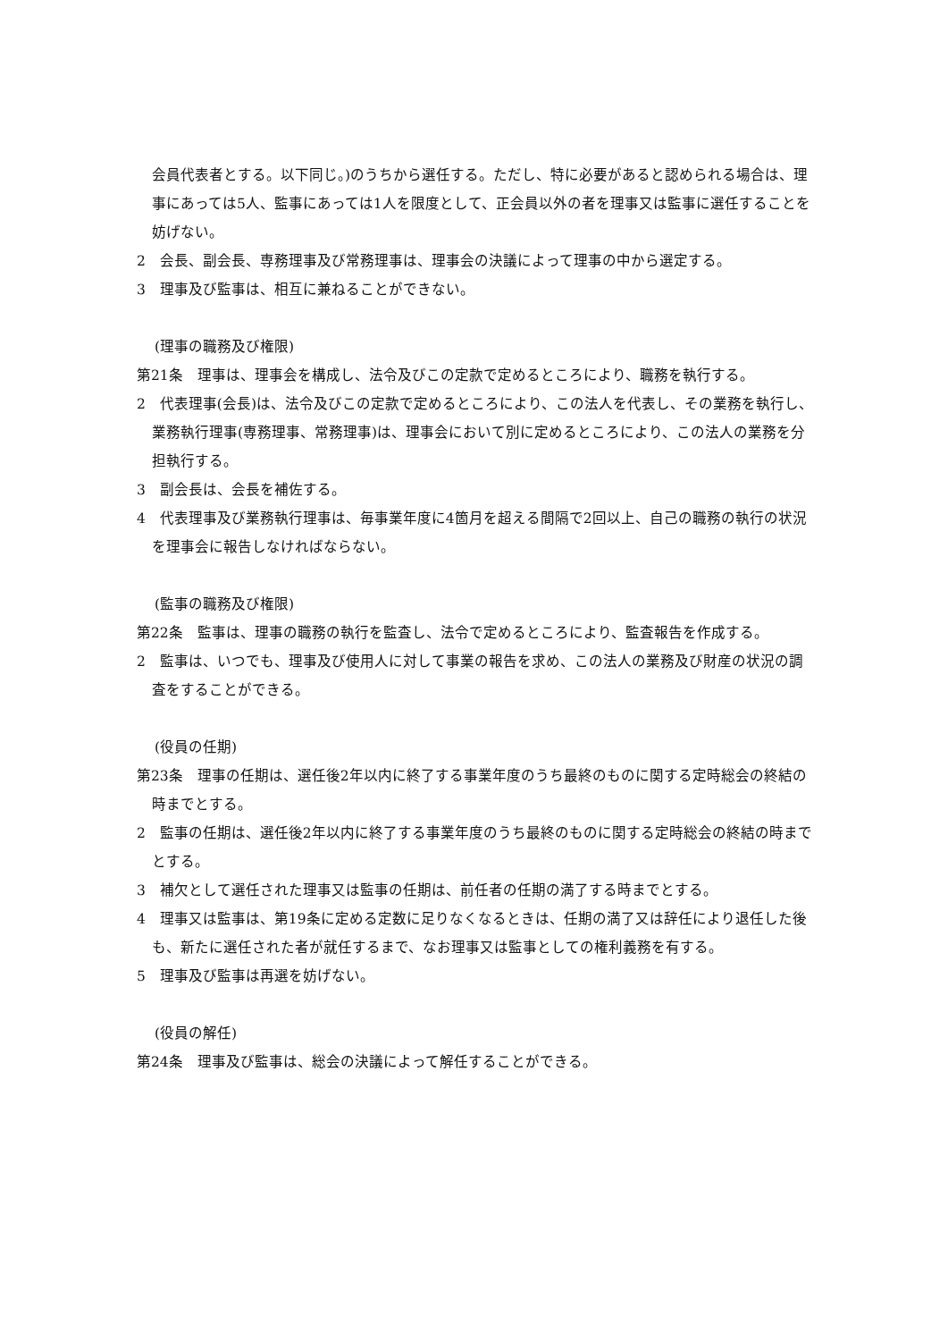会員代表者とする。以下同じ。)のうちから選任する。ただし、特に必要があると認められる場合は、理事にあっては5人、監事にあっては1人を限度として、正会員以外の者を理事又は監事に選任することを妨げない。
2　会長、副会長、専務理事及び常務理事は、理事会の決議によって理事の中から選定する。
3　理事及び監事は、相互に兼ねることができない。
(理事の職務及び権限)
第21条　理事は、理事会を構成し、法令及びこの定款で定めるところにより、職務を執行する。
2　代表理事(会長)は、法令及びこの定款で定めるところにより、この法人を代表し、その業務を執行し、業務執行理事(専務理事、常務理事)は、理事会において別に定めるところにより、この法人の業務を分担執行する。
3　副会長は、会長を補佐する。
4　代表理事及び業務執行理事は、毎事業年度に4箇月を超える間隔で2回以上、自己の職務の執行の状況を理事会に報告しなければならない。
(監事の職務及び権限)
第22条　監事は、理事の職務の執行を監査し、法令で定めるところにより、監査報告を作成する。
2　監事は、いつでも、理事及び使用人に対して事業の報告を求め、この法人の業務及び財産の状況の調査をすることができる。
(役員の任期)
第23条　理事の任期は、選任後2年以内に終了する事業年度のうち最終のものに関する定時総会の終結の時までとする。
2　監事の任期は、選任後2年以内に終了する事業年度のうち最終のものに関する定時総会の終結の時までとする。
3　補欠として選任された理事又は監事の任期は、前任者の任期の満了する時までとする。
4　理事又は監事は、第19条に定める定数に足りなくなるときは、任期の満了又は辞任により退任した後も、新たに選任された者が就任するまで、なお理事又は監事としての権利義務を有する。
5　理事及び監事は再選を妨げない。
(役員の解任)
第24条　理事及び監事は、総会の決議によって解任することができる。